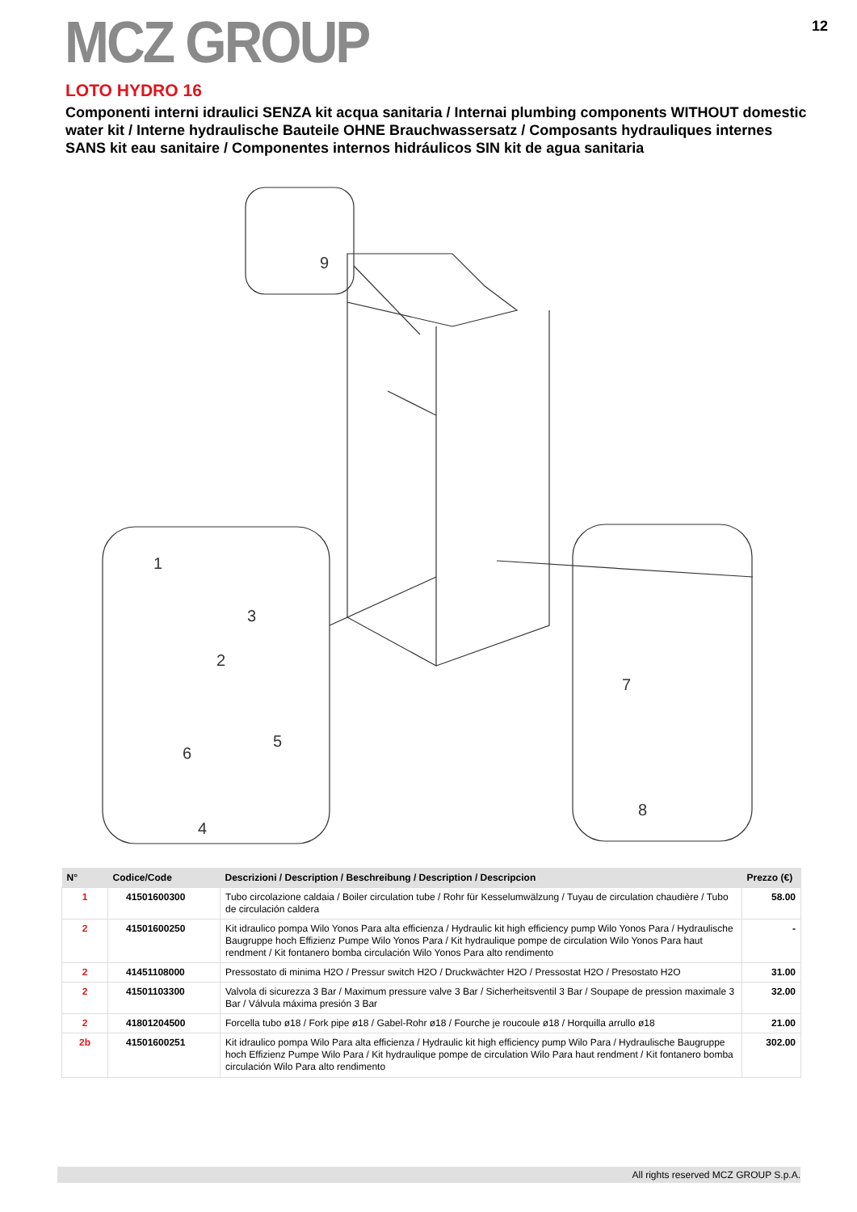MCZ GROUP
12
LOTO HYDRO 16
Componenti interni idraulici SENZA kit acqua sanitaria / Internai plumbing components WITHOUT domestic water kit / Interne hydraulische Bauteile OHNE Brauchwassersatz / Composants hydrauliques internes SANS kit eau sanitaire / Componentes internos hidráulicos SIN kit de agua sanitaria
9
1
2
3
4
5
6
7
8
| N° | Codice/Code | Descrizioni / Description / Beschreibung / Description / Descripcion | Prezzo (€) |
| --- | --- | --- | --- |
| 1 | 41501600300 | Tubo circolazione caldaia / Boiler circulation tube / Rohr für Kesselumwälzung / Tuyau de circulation chaudière / Tubo de circulación caldera | 58.00 |
| 2 | 41501600250 | Kit idraulico pompa Wilo Yonos Para alta efficienza / Hydraulic kit high efficiency pump Wilo Yonos Para / Hydraulische Baugruppe hoch Effizienz Pumpe Wilo Yonos Para / Kit hydraulique pompe de circulation Wilo Yonos Para haut rendment / Kit fontanero bomba circulación Wilo Yonos Para alto rendimento | - |
| 2 | 41451108000 | Pressostato di minima H2O / Pressur switch H2O / Druckwächter H2O / Pressostat H2O / Presostato H2O | 31.00 |
| 2 | 41501103300 | Valvola di sicurezza 3 Bar / Maximum pressure valve 3 Bar / Sicherheitsventil 3 Bar / Soupape de pression maximale 3 Bar / Válvula máxima presión 3 Bar | 32.00 |
| 2 | 41801204500 | Forcella tubo ø18 / Fork pipe ø18 / Gabel-Rohr ø18 / Fourche je roucoule ø18 / Horquilla arrullo ø18 | 21.00 |
| 2b | 41501600251 | Kit idraulico pompa Wilo Para alta efficienza / Hydraulic kit high efficiency pump Wilo Para / Hydraulische Baugruppe hoch Effizienz Pumpe Wilo Para / Kit hydraulique pompe de circulation Wilo Para haut rendment / Kit fontanero bomba circulación Wilo Para alto rendimento | 302.00 |
All rights reserved MCZ GROUP S.p.A.